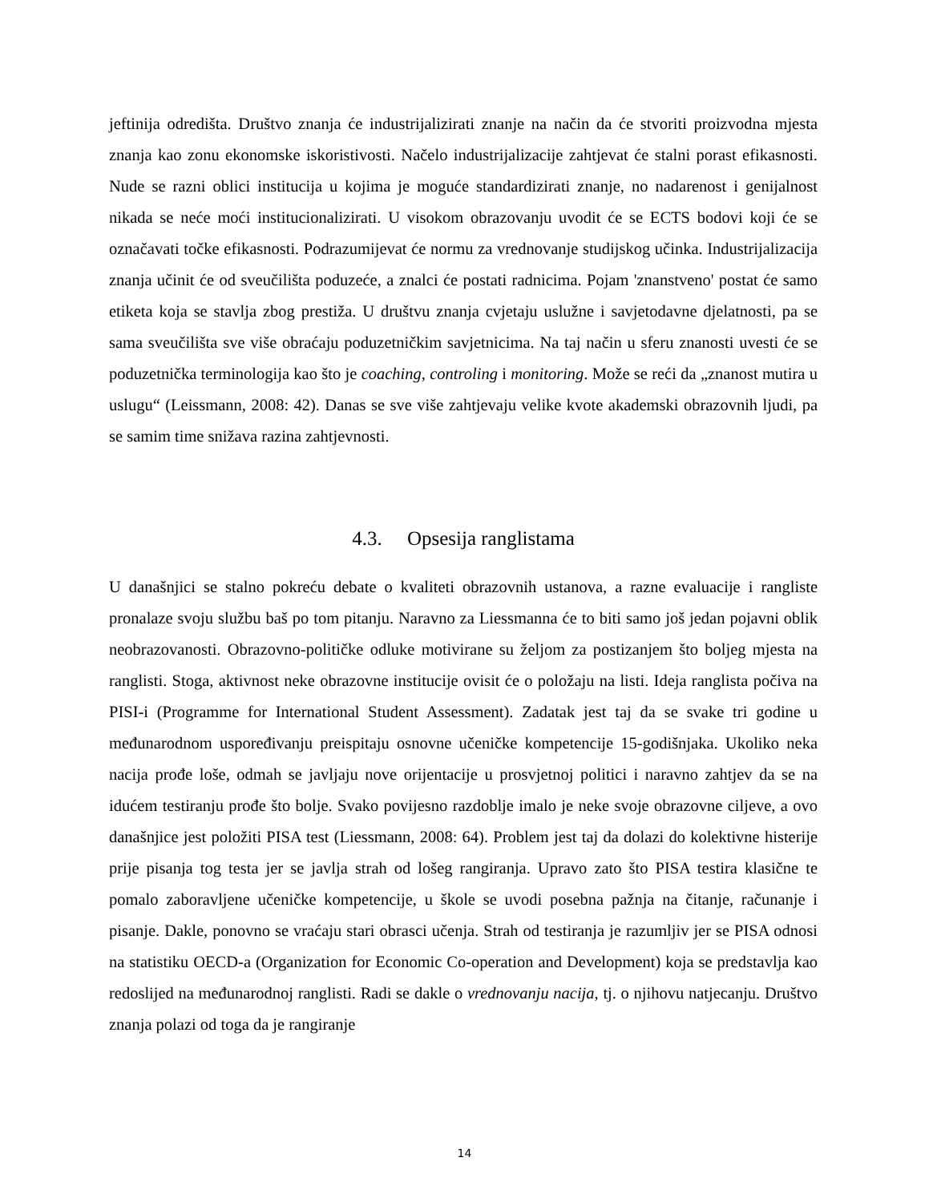jeftinija odredišta. Društvo znanja će industrijalizirati znanje na način da će stvoriti proizvodna mjesta znanja kao zonu ekonomske iskoristivosti. Načelo industrijalizacije zahtjevat će stalni porast efikasnosti. Nude se razni oblici institucija u kojima je moguće standardizirati znanje, no nadarenost i genijalnost nikada se neće moći institucionalizirati. U visokom obrazovanju uvodit će se ECTS bodovi koji će se označavati točke efikasnosti. Podrazumijevat će normu za vrednovanje studijskog učinka. Industrijalizacija znanja učinit će od sveučilišta poduzeće, a znalci će postati radnicima. Pojam 'znanstveno' postat će samo etiketa koja se stavlja zbog prestiža. U društvu znanja cvjetaju uslužne i savjetodavne djelatnosti, pa se sama sveučilišta sve više obraćaju poduzetničkim savjetnicima. Na taj način u sferu znanosti uvesti će se poduzetnička terminologija kao što je coaching, controling i monitoring. Može se reći da „znanost mutira u uslugu“ (Leissmann, 2008: 42). Danas se sve više zahtjevaju velike kvote akademski obrazovnih ljudi, pa se samim time snižava razina zahtjevnosti.
4.3. Opsesija ranglistama
U današnjici se stalno pokreću debate o kvaliteti obrazovnih ustanova, a razne evaluacije i rangliste pronalaze svoju službu baš po tom pitanju. Naravno za Liessmanna će to biti samo još jedan pojavni oblik neobrazovanosti. Obrazovno-političke odluke motivirane su željom za postizanjem što boljeg mjesta na ranglisti. Stoga, aktivnost neke obrazovne institucije ovisit će o položaju na listi. Ideja ranglista počiva na PISI-i (Programme for International Student Assessment). Zadatak jest taj da se svake tri godine u međunarodnom uspoređivanju preispitaju osnovne učeničke kompetencije 15-godišnjaka. Ukoliko neka nacija prođe loše, odmah se javljaju nove orijentacije u prosvjetnoj politici i naravno zahtjev da se na idućem testiranju prođe što bolje. Svako povijesno razdoblje imalo je neke svoje obrazovne ciljeve, a ovo današnjice jest položiti PISA test (Liessmann, 2008: 64). Problem jest taj da dolazi do kolektivne histerije prije pisanja tog testa jer se javlja strah od lošeg rangiranja. Upravo zato što PISA testira klasične te pomalo zaboravljene učeničke kompetencije, u škole se uvodi posebna pažnja na čitanje, računanje i pisanje. Dakle, ponovno se vraćaju stari obrasci učenja. Strah od testiranja je razumljiv jer se PISA odnosi na statistiku OECD-a (Organization for Economic Co-operation and Development) koja se predstavlja kao redoslijed na međunarodnoj ranglisti. Radi se dakle o vrednovanju nacija, tj. o njihovu natjecanju. Društvo znanja polazi od toga da je rangiranje
14